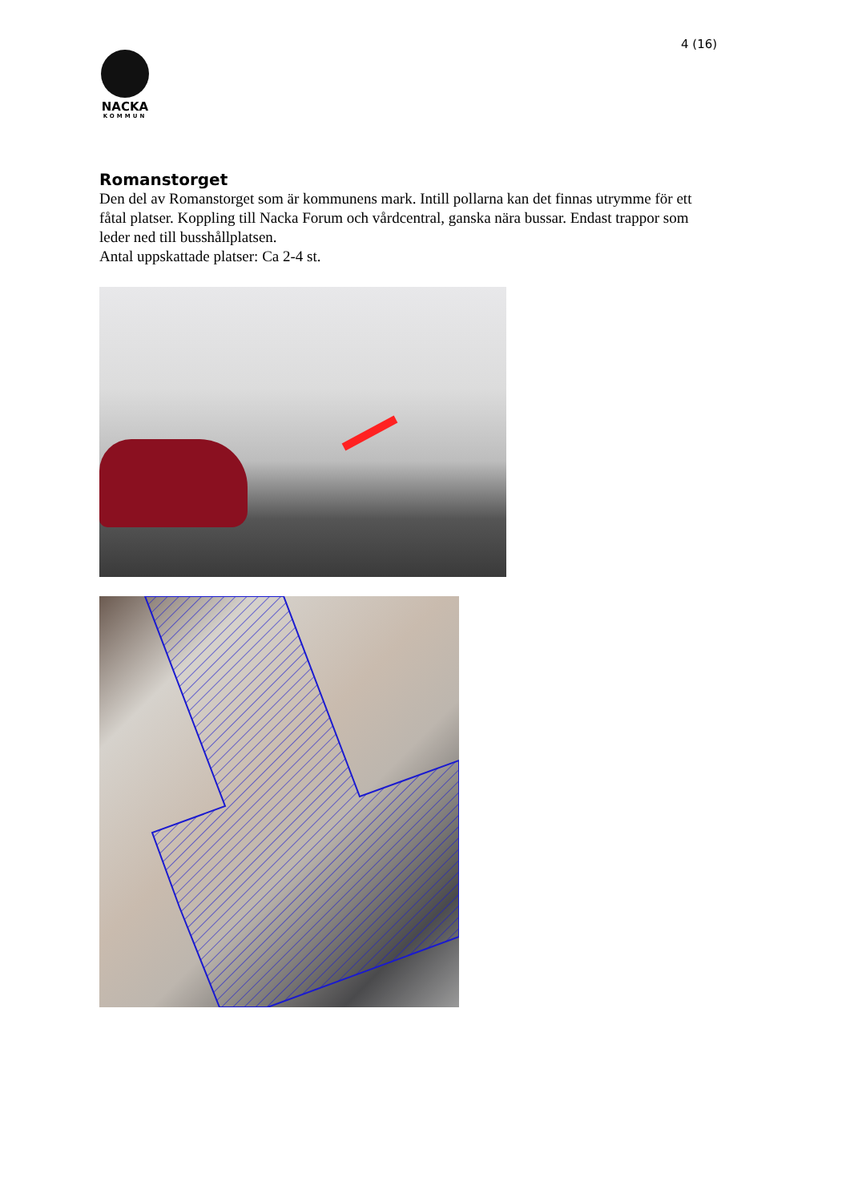4 (16)
NACKA
KOMMUN
Romanstorget
Den del av Romanstorget som är kommunens mark. Intill pollarna kan det finnas utrymme för ett fåtal platser. Koppling till Nacka Forum och vårdcentral, ganska nära bussar. Endast trappor som leder ned till busshållplatsen.
Antal uppskattade platser: Ca 2-4 st.